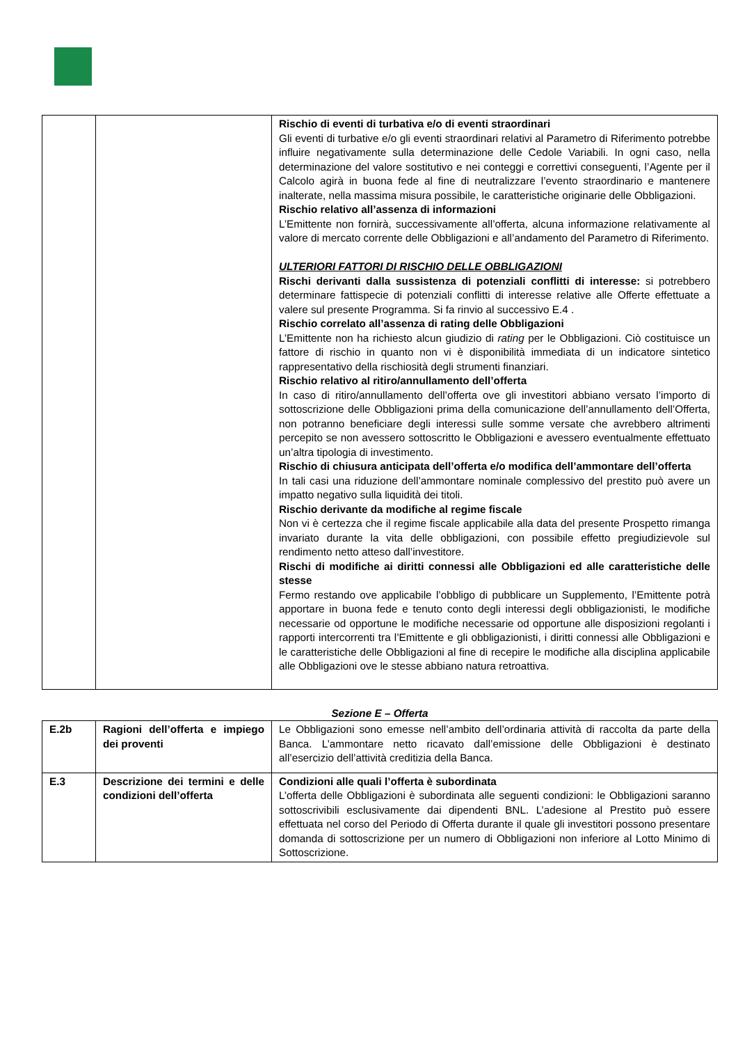| | | Rischio di eventi di turbativa e/o di eventi straordinari Gli eventi di turbative e/o gli eventi straordinari relativi al Parametro di Riferimento potrebbe influire negativamente sulla determinazione delle Cedole Variabili. In ogni caso, nella determinazione del valore sostitutivo e nei conteggi e correttivi conseguenti, l’Agente per il Calcolo agirà in buona fede al fine di neutralizzare l’evento straordinario e mantenere inalterate, nella massima misura possibile, le caratteristiche originarie delle Obbligazioni. Rischio relativo all’assenza di informazioni L’Emittente non fornirà, successivamente all’offerta, alcuna informazione relativamente al valore di mercato corrente delle Obbligazioni e all’andamento del Parametro di Riferimento. ULTERIORI FATTORI DI RISCHIO DELLE OBBLIGAZIONI Rischi derivanti dalla sussistenza di potenziali conflitti di interesse: si potrebbero determinare fattispecie di potenziali conflitti di interesse relative alle Offerte effettuate a valere sul presente Programma. Si fa rinvio al successivo E.4 . Rischio correlato all’assenza di rating delle Obbligazioni L’Emittente non ha richiesto alcun giudizio di rating per le Obbligazioni. Ciò costituisce un fattore di rischio in quanto non vi è disponibilità immediata di un indicatore sintetico rappresentativo della rischiosità degli strumenti finanziari. Rischio relativo al ritiro/annullamento dell’offerta In caso di ritiro/annullamento dell’offerta ove gli investitori abbiano versato l’importo di sottoscrizione delle Obbligazioni prima della comunicazione dell’annullamento dell’Offerta, non potranno beneficiare degli interessi sulle somme versate che avrebbero altrimenti percepito se non avessero sottoscritto le Obbligazioni e avessero eventualmente effettuato un’altra tipologia di investimento. Rischio di chiusura anticipata dell’offerta e/o modifica dell’ammontare dell’offerta In tali casi una riduzione dell’ammontare nominale complessivo del prestito può avere un impatto negativo sulla liquidità dei titoli. Rischio derivante da modifiche al regime fiscale Non vi è certezza che il regime fiscale applicabile alla data del presente Prospetto rimanga invariato durante la vita delle obbligazioni, con possibile effetto pregiudizievole sul rendimento netto atteso dall’investitore. Rischi di modifiche ai diritti connessi alle Obbligazioni ed alle caratteristiche delle stesse Fermo restando ove applicabile l’obbligo di pubblicare un Supplemento, l’Emittente potrà apportare in buona fede e tenuto conto degli interessi degli obbligazionisti, le modifiche necessarie od opportune le modifiche necessarie od opportune alle disposizioni regolanti i rapporti intercorrenti tra l’Emittente e gli obbligazionisti, i diritti connessi alle Obbligazioni e le caratteristiche delle Obbligazioni al fine di recepire le modifiche alla disciplina applicabile alle Obbligazioni ove le stesse abbiano natura retroattiva. |
Sezione E – Offerta
| E.2b | Ragioni dell’offerta e impiego dei proventi | Le Obbligazioni sono emesse nell’ambito dell’ordinaria attività di raccolta da parte della Banca. L’ammontare netto ricavato dall’emissione delle Obbligazioni è destinato all’esercizio dell’attività creditizia della Banca. |
| E.3 | Descrizione dei termini e delle condizioni dell’offerta | Condizioni alle quali l’offerta è subordinata L’offerta delle Obbligazioni è subordinata alle seguenti condizioni: le Obbligazioni saranno sottoscrivibili esclusivamente dai dipendenti BNL. L’adesione al Prestito può essere effettuata nel corso del Periodo di Offerta durante il quale gli investitori possono presentare domanda di sottoscrizione per un numero di Obbligazioni non inferiore al Lotto Minimo di Sottoscrizione. |